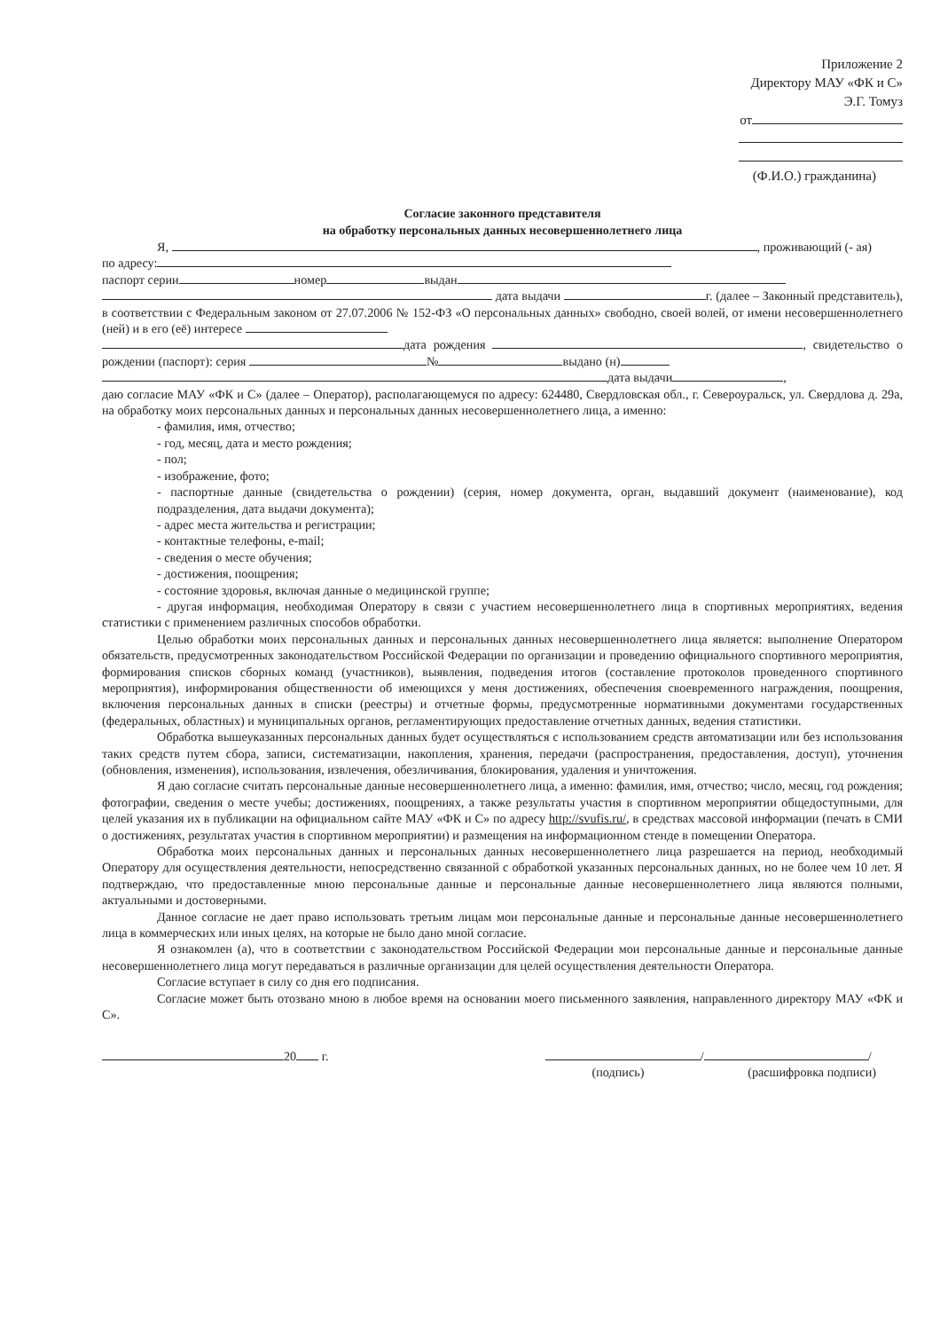Приложение 2
Директору МАУ «ФК и С»
Э.Г. Томуз
от
(Ф.И.О.) гражданина)
Согласие законного представителя
на обработку персональных данных несовершеннолетнего лица
Я, , проживающий (- ая)
по адресу:
паспорт серии номер выдан
дата выдачи г. (далее – Законный представитель), в соответствии с Федеральным законом от 27.07.2006 № 152-ФЗ «О персональных данных» свободно, своей волей, от имени несовершеннолетнего (ней) и в его (её) интересе
дата рождения , свидетельство о рождении (паспорт): серия № выдано (н)
дата выдачи ,
даю согласие МАУ «ФК и С» (далее – Оператор), располагающемуся по адресу: 624480, Свердловская обл., г. Североуральск, ул. Свердлова д. 29а, на обработку моих персональных данных и персональных данных несовершеннолетнего лица, а именно:
- фамилия, имя, отчество;
- год, месяц, дата и место рождения;
- пол;
- изображение, фото;
- паспортные данные (свидетельства о рождении) (серия, номер документа, орган, выдавший документ (наименование), код подразделения, дата выдачи документа);
- адрес места жительства и регистрации;
- контактные телефоны, e-mail;
- сведения о месте обучения;
- достижения, поощрения;
- состояние здоровья, включая данные о медицинской группе;
- другая информация, необходимая Оператору в связи с участием несовершеннолетнего лица в спортивных мероприятиях, ведения статистики с применением различных способов обработки.
Целью обработки моих персональных данных и персональных данных несовершеннолетнего лица является: выполнение Оператором обязательств, предусмотренных законодательством Российской Федерации по организации и проведению официального спортивного мероприятия, формирования списков сборных команд (участников), выявления, подведения итогов (составление протоколов проведенного спортивного мероприятия), информирования общественности об имеющихся у меня достижениях, обеспечения своевременного награждения, поощрения, включения персональных данных в списки (реестры) и отчетные формы, предусмотренные нормативными документами государственных (федеральных, областных) и муниципальных органов, регламентирующих предоставление отчетных данных, ведения статистики.
Обработка вышеуказанных персональных данных будет осуществляться с использованием средств автоматизации или без использования таких средств путем сбора, записи, систематизации, накопления, хранения, передачи (распространения, предоставления, доступ), уточнения (обновления, изменения), использования, извлечения, обезличивания, блокирования, удаления и уничтожения.
Я даю согласие считать персональные данные несовершеннолетнего лица, а именно: фамилия, имя, отчество; число, месяц, год рождения; фотографии, сведения о месте учебы; достижениях, поощрениях, а также результаты участия в спортивном мероприятии общедоступными, для целей указания их в публикации на официальном сайте МАУ «ФК и С» по адресу http://svufis.ru/, в средствах массовой информации (печать в СМИ о достижениях, результатах участия в спортивном мероприятии) и размещения на информационном стенде в помещении Оператора.
Обработка моих персональных данных и персональных данных несовершеннолетнего лица разрешается на период, необходимый Оператору для осуществления деятельности, непосредственно связанной с обработкой указанных персональных данных, но не более чем 10 лет. Я подтверждаю, что предоставленные мною персональные данные и персональные данные несовершеннолетнего лица являются полными, актуальными и достоверными.
Данное согласие не дает право использовать третьим лицам мои персональные данные и персональные данные несовершеннолетнего лица в коммерческих или иных целях, на которые не было дано мной согласие.
Я ознакомлен (а), что в соответствии с законодательством Российской Федерации мои персональные данные и персональные данные несовершеннолетнего лица могут передаваться в различные организации для целей осуществления деятельности Оператора.
Согласие вступает в силу со дня его подписания.
Согласие может быть отозвано мною в любое время на основании моего письменного заявления, направленного директору МАУ «ФК и С».
20 г. / /
(подпись) (расшифровка подписи)